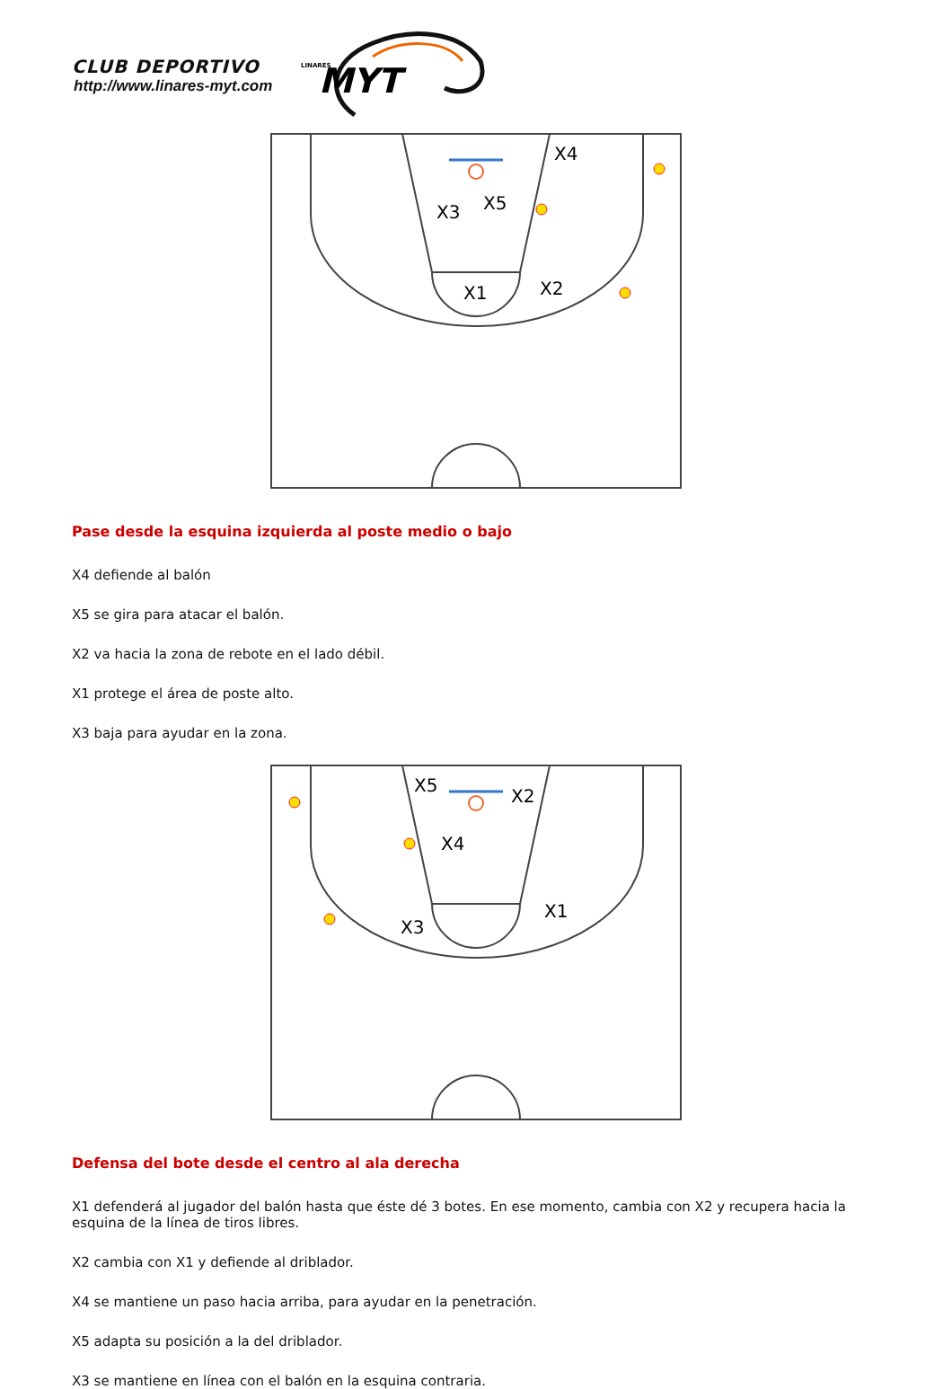CLUB DEPORTIVO
http://www.linares-myt.com
LINARES
MYT
X3
X5
X4
X2
X1
Pase desde la esquina izquierda al poste medio o bajo
X4 defiende al balón
X5 se gira para atacar el balón.
X2 va hacia la zona de rebote en el lado débil.
X1 protege el área de poste alto.
X3 baja para ayudar en la zona.
X5
X2
X4
X1
X3
Defensa del bote desde el centro al ala derecha
X1 defenderá al jugador del balón hasta que éste dé 3 botes. En ese momento, cambia con X2 y recupera hacia la esquina de la línea de tiros libres.
X2 cambia con X1 y defiende al driblador.
X4 se mantiene un paso hacia arriba, para ayudar en la penetración.
X5 adapta su posición a la del driblador.
X3 se mantiene en línea con el balón en la esquina contraria.